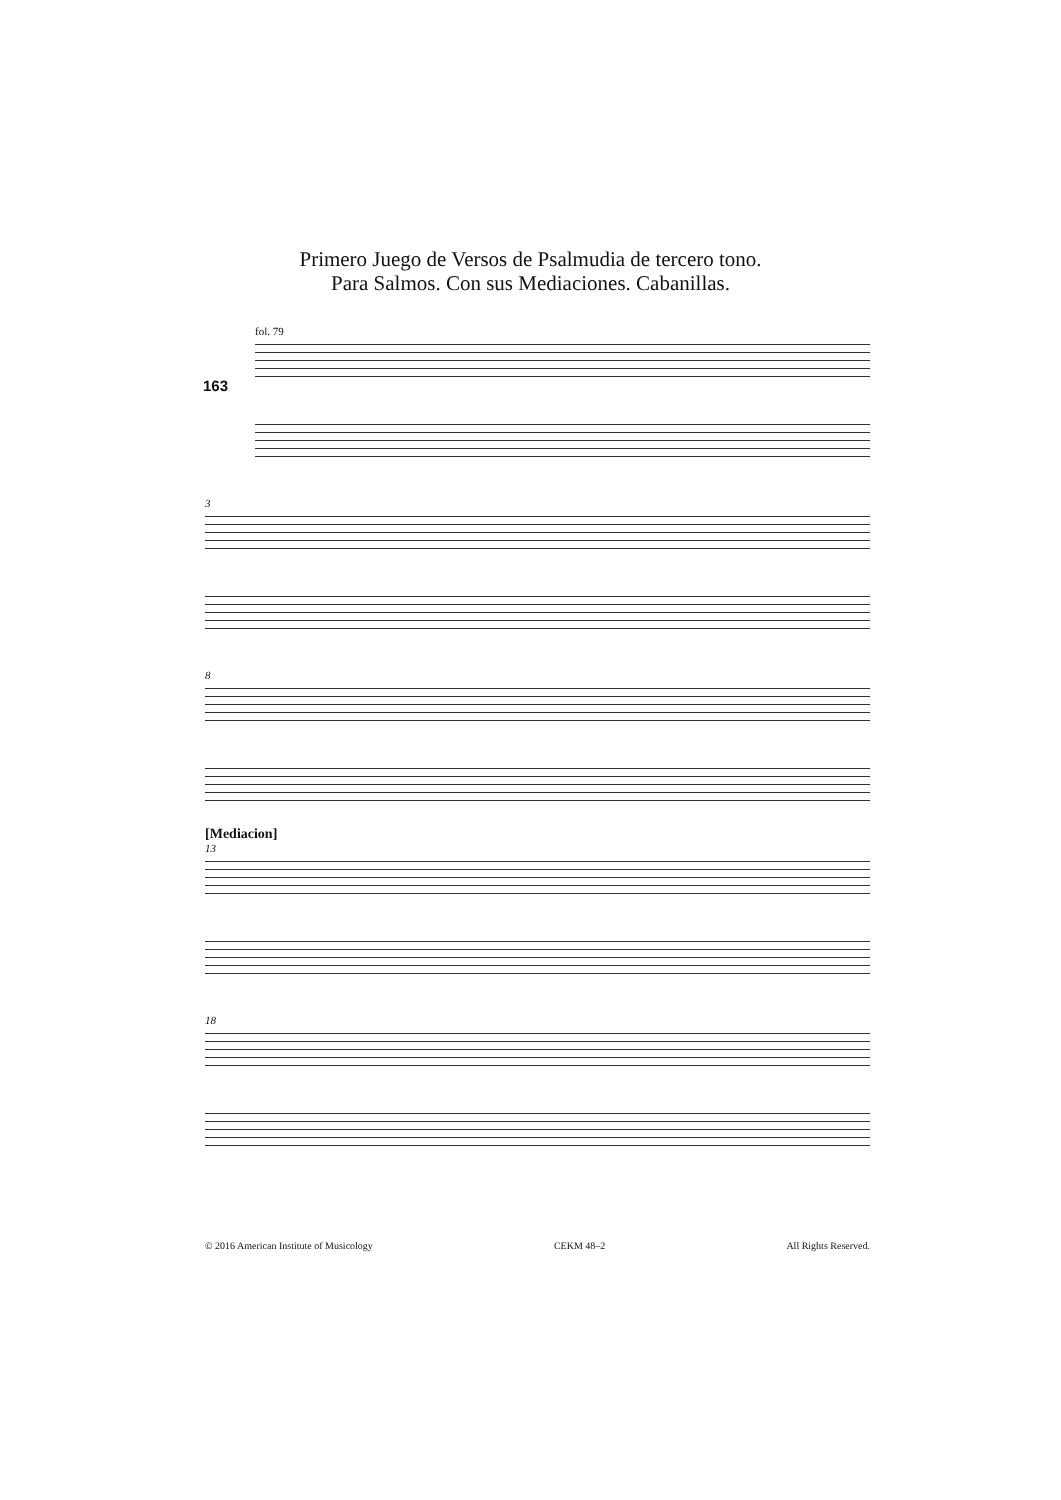Primero Juego de Versos de Psalmudia de tercero tono.
Para Salmos. Con sus Mediaciones. Cabanillas.
fol. 79
163
3
8
[Mediacion]
13
18
© 2016 American Institute of Musicology CEKM 48–2 All Rights Reserved.